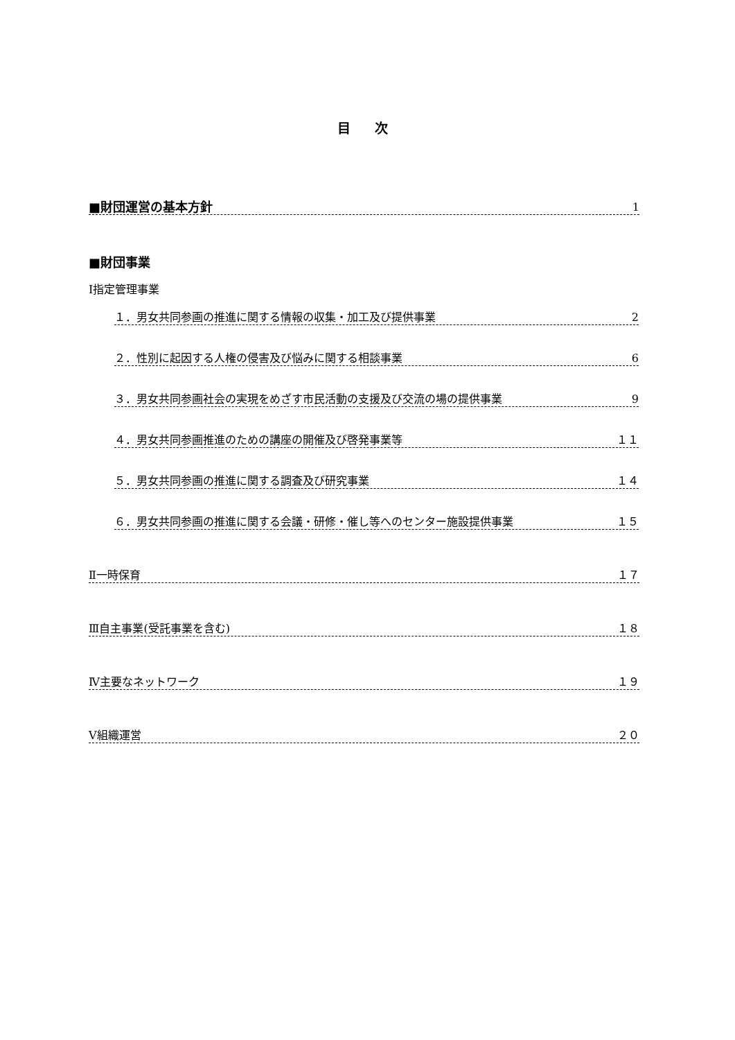目 次
■財団運営の基本方針 1
■財団事業
Ⅰ指定管理事業
１．男女共同参画の推進に関する情報の収集・加工及び提供事業 2
２．性別に起因する人権の侵害及び悩みに関する相談事業 6
３．男女共同参画社会の実現をめざす市民活動の支援及び交流の場の提供事業 9
４．男女共同参画推進のための講座の開催及び啓発事業等 １１
５．男女共同参画の推進に関する調査及び研究事業 １４
６．男女共同参画の推進に関する会議・研修・催し等へのセンター施設提供事業 １５
Ⅱ一時保育 １７
Ⅲ自主事業(受託事業を含む) １８
Ⅳ主要なネットワーク １９
Ⅴ組織運営 ２０